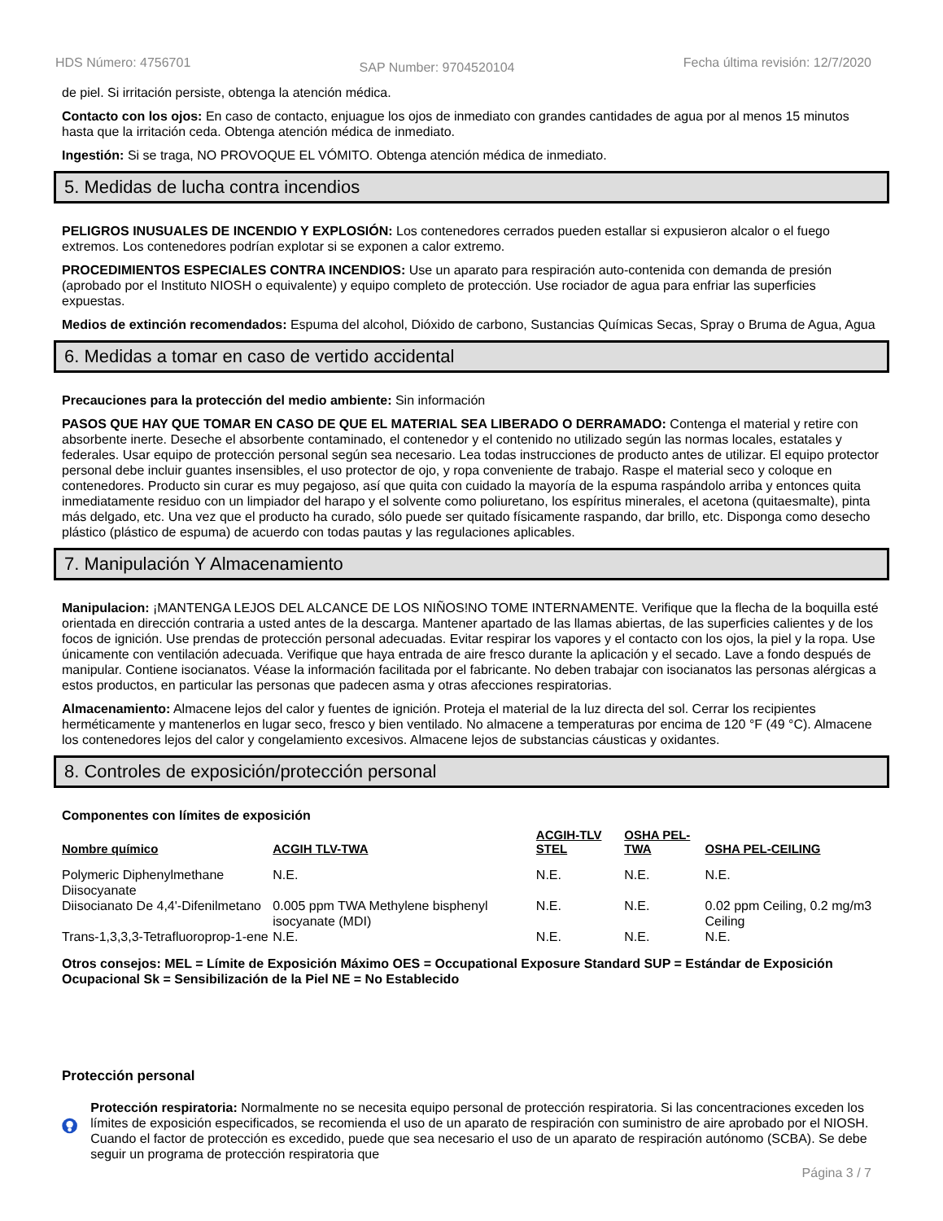HDS Número: 4756701 SAP Number: 9704520104 Fecha última revisión: 12/7/2020
de piel. Si irritación persiste, obtenga la atención médica.
Contacto con los ojos: En caso de contacto, enjuague los ojos de inmediato con grandes cantidades de agua por al menos 15 minutos hasta que la irritación ceda. Obtenga atención médica de inmediato.
Ingestión: Si se traga, NO PROVOQUE EL VÓMITO. Obtenga atención médica de inmediato.
5. Medidas de lucha contra incendios
PELIGROS INUSUALES DE INCENDIO Y EXPLOSIÓN: Los contenedores cerrados pueden estallar si expusieron alcalor o el fuego extremos. Los contenedores podrían explotar si se exponen a calor extremo.
PROCEDIMIENTOS ESPECIALES CONTRA INCENDIOS: Use un aparato para respiración auto-contenida con demanda de presión (aprobado por el Instituto NIOSH o equivalente) y equipo completo de protección. Use rociador de agua para enfriar las superficies expuestas.
Medios de extinción recomendados: Espuma del alcohol, Dióxido de carbono, Sustancias Químicas Secas, Spray o Bruma de Agua, Agua
6. Medidas a tomar en caso de vertido accidental
Precauciones para la protección del medio ambiente: Sin información
PASOS QUE HAY QUE TOMAR EN CASO DE QUE EL MATERIAL SEA LIBERADO O DERRAMADO: Contenga el material y retire con absorbente inerte. Deseche el absorbente contaminado, el contenedor y el contenido no utilizado según las normas locales, estatales y federales. Usar equipo de protección personal según sea necesario. Lea todas instrucciones de producto antes de utilizar. El equipo protector personal debe incluir guantes insensibles, el uso protector de ojo, y ropa conveniente de trabajo. Raspe el material seco y coloque en contenedores. Producto sin curar es muy pegajoso, así que quita con cuidado la mayoría de la espuma raspándolo arriba y entonces quita inmediatamente residuo con un limpiador del harapo y el solvente como poliuretano, los espíritus minerales, el acetona (quitaesmalte), pinta más delgado, etc. Una vez que el producto ha curado, sólo puede ser quitado físicamente raspando, dar brillo, etc. Disponga como desecho plástico (plástico de espuma) de acuerdo con todas pautas y las regulaciones aplicables.
7. Manipulación Y Almacenamiento
Manipulacion: ¡MANTENGA LEJOS DEL ALCANCE DE LOS NIÑOS!NO TOME INTERNAMENTE. Verifique que la flecha de la boquilla esté orientada en dirección contraria a usted antes de la descarga. Mantener apartado de las llamas abiertas, de las superficies calientes y de los focos de ignición. Use prendas de protección personal adecuadas. Evitar respirar los vapores y el contacto con los ojos, la piel y la ropa. Use únicamente con ventilación adecuada. Verifique que haya entrada de aire fresco durante la aplicación y el secado. Lave a fondo después de manipular. Contiene isocianatos. Véase la información facilitada por el fabricante. No deben trabajar con isocianatos las personas alérgicas a estos productos, en particular las personas que padecen asma y otras afecciones respiratorias.
Almacenamiento: Almacene lejos del calor y fuentes de ignición. Proteja el material de la luz directa del sol. Cerrar los recipientes herméticamente y mantenerlos en lugar seco, fresco y bien ventilado. No almacene a temperaturas por encima de 120 °F (49 °C). Almacene los contenedores lejos del calor y congelamiento excesivos. Almacene lejos de substancias cáusticas y oxidantes.
8. Controles de exposición/protección personal
Componentes con límites de exposición
| Nombre químico | ACGIH TLV-TWA | ACGIH-TLV STEL | OSHA PEL-TWA | OSHA PEL-CEILING |
| --- | --- | --- | --- | --- |
| Polymeric Diphenylmethane Diisocyanate | N.E. | N.E. | N.E. | N.E. |
| Diisocianato De 4,4'-Difenilmetano | 0.005 ppm TWA Methylene bisphenyl isocyanate (MDI) | N.E. | N.E. | 0.02 ppm Ceiling, 0.2 mg/m3 Ceiling |
| Trans-1,3,3,3-Tetrafluoroprop-1-ene | N.E. | N.E. | N.E. | N.E. |
Otros consejos: MEL = Límite de Exposición Máximo OES = Occupational Exposure Standard SUP = Estándar de Exposición Ocupacional Sk = Sensibilización de la Piel NE = No Establecido
Protección personal
Protección respiratoria: Normalmente no se necesita equipo personal de protección respiratoria. Si las concentraciones exceden los límites de exposición especificados, se recomienda el uso de un aparato de respiración con suministro de aire aprobado por el NIOSH. Cuando el factor de protección es excedido, puede que sea necesario el uso de un aparato de respiración autónomo (SCBA). Se debe seguir un programa de protección respiratoria que
Página 3 / 7